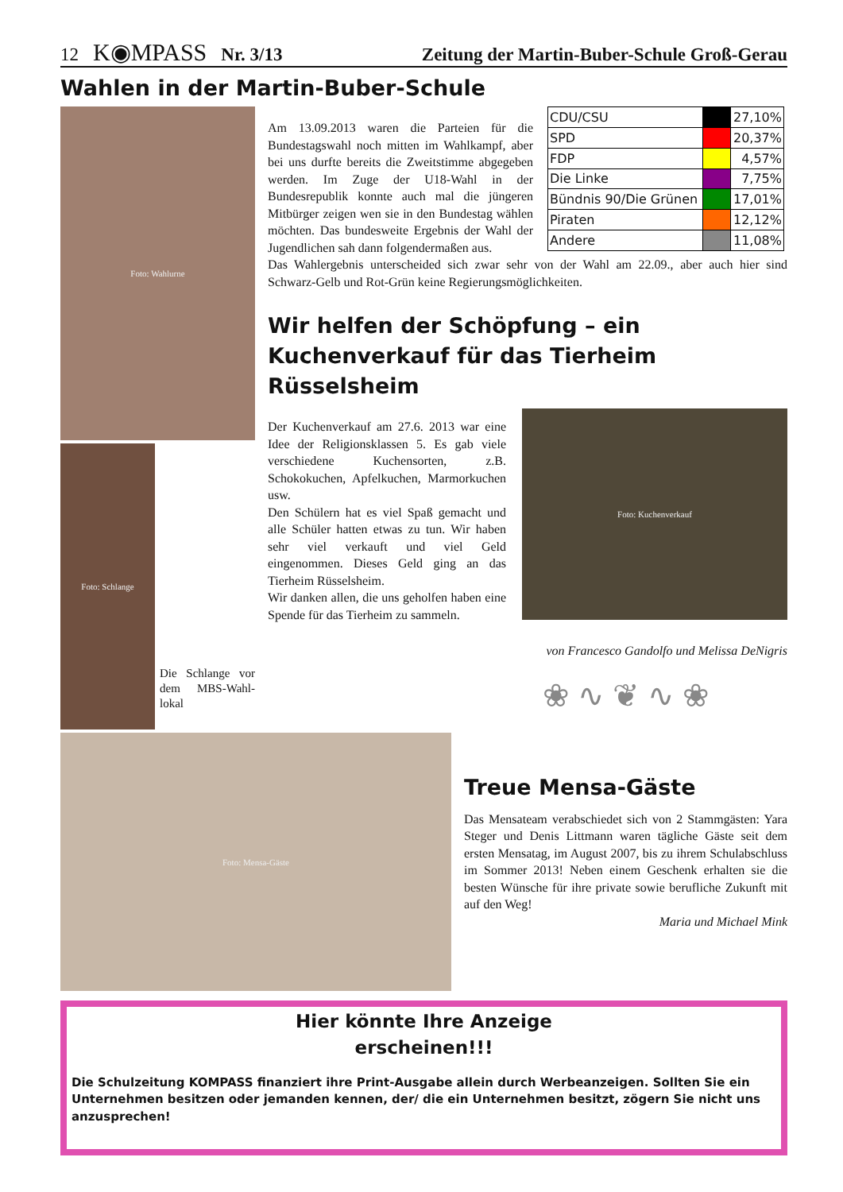12 K◉MPASS Nr. 3/13 Zeitung der Martin-Buber-Schule Groß-Gerau
Wahlen in der Martin-Buber-Schule
Foto: Wahlurne
Foto: Schlange
Die Schlange vor dem MBS-Wahl­lokal
Am 13.09.2013 waren die Parteien für die Bundestagswahl noch mitten im Wahlkampf, aber bei uns durfte bereits die Zweitstimme abgegeben werden. Im Zuge der U18-Wahl in der Bundesrepublik konnte auch mal die jüngeren Mitbürger zeigen wen sie in den Bundestag wählen möchten. Das bundesweite Ergebnis der Wahl der Jugendlichen sah dann folgendermaßen aus.
| CDU/CSU | | 27,10% |
| SPD | | 20,37% |
| FDP | | 4,57% |
| Die Linke | | 7,75% |
| Bündnis 90/Die Grünen | | 17,01% |
| Piraten | | 12,12% |
| Andere | | 11,08% |
Das Wahlergebnis unterscheided sich zwar sehr von der Wahl am 22.09., aber auch hier sind Schwarz-Gelb und Rot-Grün keine Regierungsmöglichkeiten.
Wir helfen der Schöpfung – ein Kuchenverkauf für das Tierheim Rüsselsheim
Der Kuchenverkauf am 27.6. 2013 war eine Idee der Religionsklassen 5. Es gab viele verschiedene Kuchensorten, z.B. Schokokuchen, Apfelkuchen, Marmorkuchen usw.
Den Schülern hat es viel Spaß gemacht und alle Schüler hatten etwas zu tun. Wir haben sehr viel verkauft und viel Geld eingenommen. Dieses Geld ging an das Tierheim Rüsselsheim.
Wir danken allen, die uns geholfen haben eine Spende für das Tierheim zu sammeln.
Foto: Kuchenverkauf
von Francesco Gandolfo und Melissa DeNigris
Foto: Mensa-Gäste
❀ ∿ ❦ ∿ ❀
Treue Mensa-Gäste
Das Mensateam verabschiedet sich von 2 Stammgästen: Yara Steger und Denis Littmann waren tägliche Gäste seit dem ersten Mensatag, im August 2007, bis zu ihrem Schulabschluss im Sommer 2013! Neben einem Geschenk erhalten sie die besten Wünsche für ihre private sowie berufliche Zukunft mit auf den Weg!
Maria und Michael Mink
Hier könnte Ihre Anzeige
erscheinen!!!
Die Schulzeitung KOMPASS finanziert ihre Print-Ausgabe allein durch Werbeanzeigen. Sollten Sie ein Unternehmen besitzen oder jemanden kennen, der/ die ein Unternehmen besitzt, zögern Sie nicht uns anzusprechen!